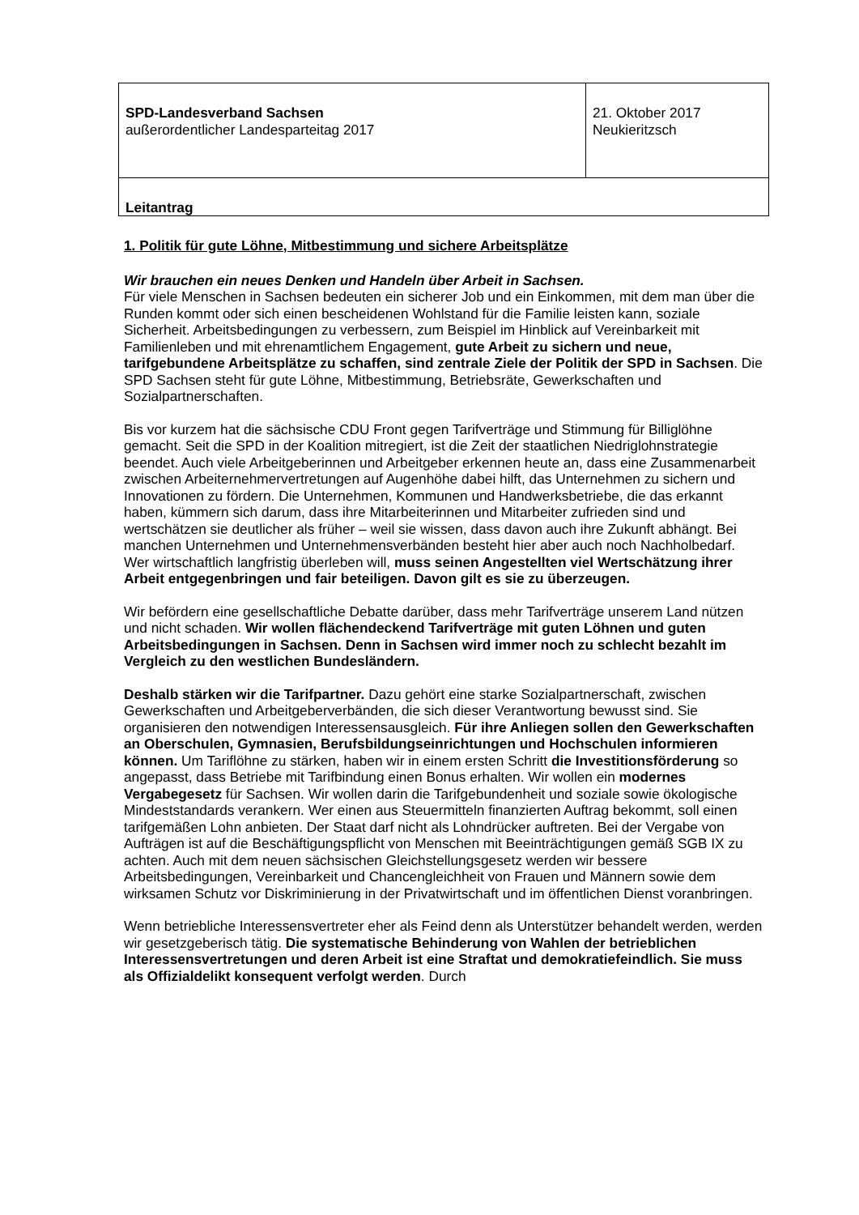| SPD-Landesverband Sachsen außerordentlicher Landesparteitag 2017 | 21. Oktober 2017 Neukieritzsch |
| Leitantrag | |
1. Politik für gute Löhne, Mitbestimmung und sichere Arbeitsplätze
Wir brauchen ein neues Denken und Handeln über Arbeit in Sachsen.
Für viele Menschen in Sachsen bedeuten ein sicherer Job und ein Einkommen, mit dem man über die Runden kommt oder sich einen bescheidenen Wohlstand für die Familie leisten kann, soziale Sicherheit. Arbeitsbedingungen zu verbessern, zum Beispiel im Hinblick auf Vereinbarkeit mit Familienleben und mit ehrenamtlichem Engagement, gute Arbeit zu sichern und neue, tarifgebundene Arbeitsplätze zu schaffen, sind zentrale Ziele der Politik der SPD in Sachsen. Die SPD Sachsen steht für gute Löhne, Mitbestimmung, Betriebsräte, Gewerkschaften und Sozialpartnerschaften.
Bis vor kurzem hat die sächsische CDU Front gegen Tarifverträge und Stimmung für Billiglöhne gemacht. Seit die SPD in der Koalition mitregiert, ist die Zeit der staatlichen Niedriglohnstrategie beendet. Auch viele Arbeitgeberinnen und Arbeitgeber erkennen heute an, dass eine Zusammenarbeit zwischen Arbeiternehmervertretungen auf Augenhöhe dabei hilft, das Unternehmen zu sichern und Innovationen zu fördern. Die Unternehmen, Kommunen und Handwerksbetriebe, die das erkannt haben, kümmern sich darum, dass ihre Mitarbeiterinnen und Mitarbeiter zufrieden sind und wertschätzen sie deutlicher als früher – weil sie wissen, dass davon auch ihre Zukunft abhängt. Bei manchen Unternehmen und Unternehmensverbänden besteht hier aber auch noch Nachholbedarf. Wer wirtschaftlich langfristig überleben will, muss seinen Angestellten viel Wertschätzung ihrer Arbeit entgegenbringen und fair beteiligen. Davon gilt es sie zu überzeugen.
Wir befördern eine gesellschaftliche Debatte darüber, dass mehr Tarifverträge unserem Land nützen und nicht schaden. Wir wollen flächendeckend Tarifverträge mit guten Löhnen und guten Arbeitsbedingungen in Sachsen. Denn in Sachsen wird immer noch zu schlecht bezahlt im Vergleich zu den westlichen Bundesländern.
Deshalb stärken wir die Tarifpartner. Dazu gehört eine starke Sozialpartnerschaft, zwischen Gewerkschaften und Arbeitgeberverbänden, die sich dieser Verantwortung bewusst sind. Sie organisieren den notwendigen Interessensausgleich. Für ihre Anliegen sollen den Gewerkschaften an Oberschulen, Gymnasien, Berufsbildungseinrichtungen und Hochschulen informieren können. Um Tariflöhne zu stärken, haben wir in einem ersten Schritt die Investitionsförderung so angepasst, dass Betriebe mit Tarifbindung einen Bonus erhalten. Wir wollen ein modernes Vergabegesetz für Sachsen. Wir wollen darin die Tarifgebundenheit und soziale sowie ökologische Mindeststandards verankern. Wer einen aus Steuermitteln finanzierten Auftrag bekommt, soll einen tarifgemäßen Lohn anbieten. Der Staat darf nicht als Lohndrücker auftreten. Bei der Vergabe von Aufträgen ist auf die Beschäftigungspflicht von Menschen mit Beeinträchtigungen gemäß SGB IX zu achten. Auch mit dem neuen sächsischen Gleichstellungsgesetz werden wir bessere Arbeitsbedingungen, Vereinbarkeit und Chancengleichheit von Frauen und Männern sowie dem wirksamen Schutz vor Diskriminierung in der Privatwirtschaft und im öffentlichen Dienst voranbringen.
Wenn betriebliche Interessensvertreter eher als Feind denn als Unterstützer behandelt werden, werden wir gesetzgeberisch tätig. Die systematische Behinderung von Wahlen der betrieblichen Interessensvertretungen und deren Arbeit ist eine Straftat und demokratiefeindlich. Sie muss als Offizialdelikt konsequent verfolgt werden. Durch